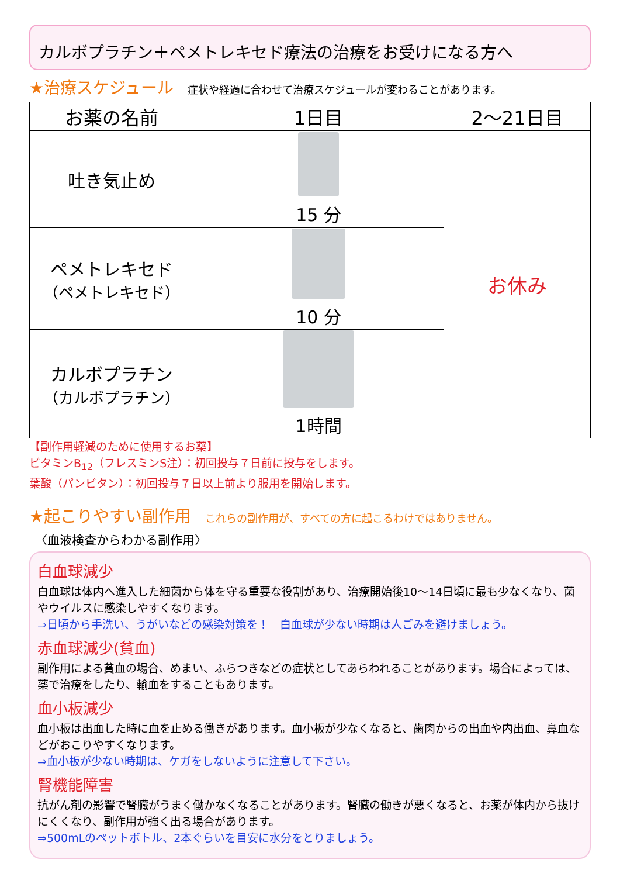カルボプラチン＋ペメトレキセド療法の治療をお受けになる方へ
★治療スケジュール 症状や経過に合わせて治療スケジュールが変わることがあります。
| お薬の名前 | 1日目 | 2〜21日目 |
| --- | --- | --- |
| 吐き気止め | 15 分 | お休み |
| ペメトレキセド （ペメトレキセド） | 10 分 | |
| カルボプラチン （カルボプラチン） | 1時間 | |
【副作用軽減のために使用するお薬】
ビタミンB<sub>12</sub>（フレスミンS注）：初回投与７日前に投与をします。
葉酸（パンビタン）：初回投与７日以上前より服用を開始します。
★起こりやすい副作用 これらの副作用が、すべての方に起こるわけではありません。
〈血液検査からわかる副作用〉
白血球減少
白血球は体内へ進入した細菌から体を守る重要な役割があり、治療開始後10〜14日頃に最も少なくなり、菌やウイルスに感染しやすくなります。
⇒日頃から手洗い、うがいなどの感染対策を！　白血球が少ない時期は人ごみを避けましょう。
赤血球減少(貧血)
副作用による貧血の場合、めまい、ふらつきなどの症状としてあらわれることがあります。場合によっては、薬で治療をしたり、輸血をすることもあります。
血小板減少
血小板は出血した時に血を止める働きがあります。血小板が少なくなると、歯肉からの出血や内出血、鼻血などがおこりやすくなります。
⇒血小板が少ない時期は、ケガをしないように注意して下さい。
腎機能障害
抗がん剤の影響で腎臓がうまく働かなくなることがあります。腎臓の働きが悪くなると、お薬が体内から抜けにくくなり、副作用が強く出る場合があります。
⇒500mLのペットボトル、2本ぐらいを目安に水分をとりましょう。